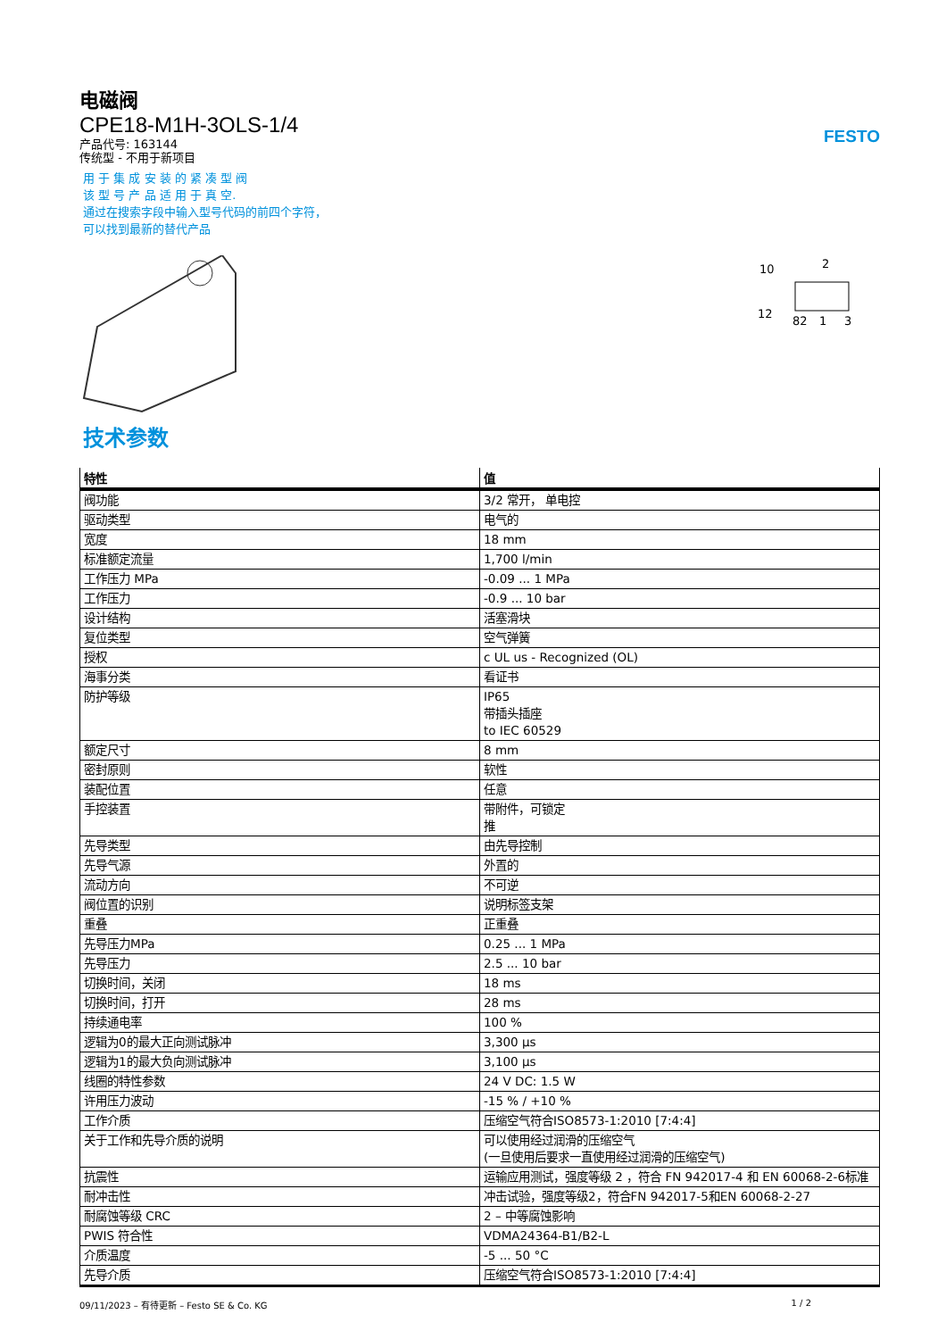FESTO
电磁阀
CPE18-M1H-3OLS-1/4
产品代号: 163144
传统型 - 不用于新项目
用 于 集 成 安 装 的 紧 凑 型 阀
该 型 号 产 品 适 用 于 真 空.
通过在搜索字段中输入型号代码的前四个字符，
可以找到最新的替代产品
10
2
12
82
1
3
技术参数
| 特性 | 值 |
| --- | --- |
| 阀功能 | 3/2 常开， 单电控 |
| 驱动类型 | 电气的 |
| 宽度 | 18 mm |
| 标准额定流量 | 1,700 l/min |
| 工作压力 MPa | -0.09 ... 1 MPa |
| 工作压力 | -0.9 ... 10 bar |
| 设计结构 | 活塞滑块 |
| 复位类型 | 空气弹簧 |
| 授权 | c UL us - Recognized (OL) |
| 海事分类 | 看证书 |
| 防护等级 | IP65 带插头插座 to IEC 60529 |
| 额定尺寸 | 8 mm |
| 密封原则 | 软性 |
| 装配位置 | 任意 |
| 手控装置 | 带附件，可锁定 推 |
| 先导类型 | 由先导控制 |
| 先导气源 | 外置的 |
| 流动方向 | 不可逆 |
| 阀位置的识别 | 说明标签支架 |
| 重叠 | 正重叠 |
| 先导压力MPa | 0.25 ... 1 MPa |
| 先导压力 | 2.5 ... 10 bar |
| 切换时间，关闭 | 18 ms |
| 切换时间，打开 | 28 ms |
| 持续通电率 | 100 % |
| 逻辑为0的最大正向测试脉冲 | 3,300 µs |
| 逻辑为1的最大负向测试脉冲 | 3,100 µs |
| 线圈的特性参数 | 24 V DC: 1.5 W |
| 许用压力波动 | -15 % / +10 % |
| 工作介质 | 压缩空气符合ISO8573-1:2010 [7:4:4] |
| 关于工作和先导介质的说明 | 可以使用经过润滑的压缩空气 (一旦使用后要求一直使用经过润滑的压缩空气) |
| 抗震性 | 运输应用测试，强度等级 2 ，符合 FN 942017-4 和 EN 60068-2-6标准 |
| 耐冲击性 | 冲击试验，强度等级2，符合FN 942017-5和EN 60068-2-27 |
| 耐腐蚀等级 CRC | 2 – 中等腐蚀影响 |
| PWIS 符合性 | VDMA24364-B1/B2-L |
| 介质温度 | -5 ... 50 °C |
| 先导介质 | 压缩空气符合ISO8573-1:2010 [7:4:4] |
09/11/2023 – 有待更新 – Festo SE & Co. KG 1 / 2